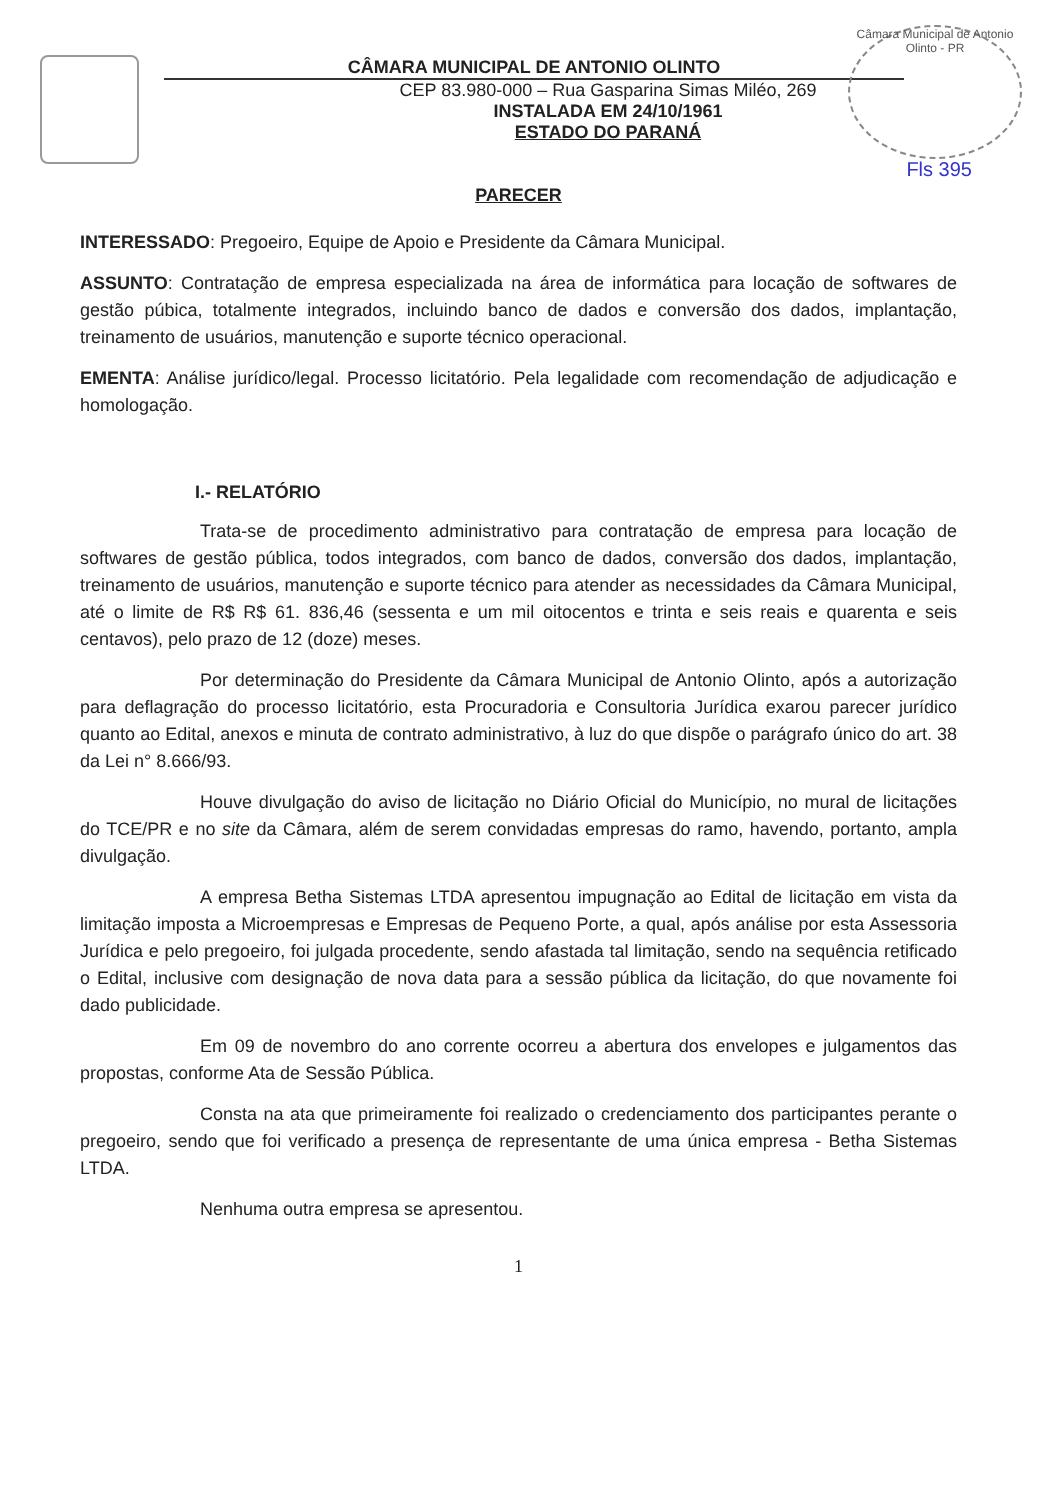Câmara Municipal de Antonio Olinto - PR
Fls 395
CÂMARA MUNICIPAL DE ANTONIO OLINTO
CEP 83.980-000 – Rua Gasparina Simas Miléo, 269
INSTALADA EM 24/10/1961
ESTADO DO PARANÁ
PARECER
INTERESSADO: Pregoeiro, Equipe de Apoio e Presidente da Câmara Municipal.
ASSUNTO: Contratação de empresa especializada na área de informática para locação de softwares de gestão púbica, totalmente integrados, incluindo banco de dados e conversão dos dados, implantação, treinamento de usuários, manutenção e suporte técnico operacional.
EMENTA: Análise jurídico/legal. Processo licitatório. Pela legalidade com recomendação de adjudicação e homologação.
I.- RELATÓRIO
Trata-se de procedimento administrativo para contratação de empresa para locação de softwares de gestão pública, todos integrados, com banco de dados, conversão dos dados, implantação, treinamento de usuários, manutenção e suporte técnico para atender as necessidades da Câmara Municipal, até o limite de R$ R$ 61. 836,46 (sessenta e um mil oitocentos e trinta e seis reais e quarenta e seis centavos), pelo prazo de 12 (doze) meses.
Por determinação do Presidente da Câmara Municipal de Antonio Olinto, após a autorização para deflagração do processo licitatório, esta Procuradoria e Consultoria Jurídica exarou parecer jurídico quanto ao Edital, anexos e minuta de contrato administrativo, à luz do que dispõe o parágrafo único do art. 38 da Lei n° 8.666/93.
Houve divulgação do aviso de licitação no Diário Oficial do Município, no mural de licitações do TCE/PR e no site da Câmara, além de serem convidadas empresas do ramo, havendo, portanto, ampla divulgação.
A empresa Betha Sistemas LTDA apresentou impugnação ao Edital de licitação em vista da limitação imposta a Microempresas e Empresas de Pequeno Porte, a qual, após análise por esta Assessoria Jurídica e pelo pregoeiro, foi julgada procedente, sendo afastada tal limitação, sendo na sequência retificado o Edital, inclusive com designação de nova data para a sessão pública da licitação, do que novamente foi dado publicidade.
Em 09 de novembro do ano corrente ocorreu a abertura dos envelopes e julgamentos das propostas, conforme Ata de Sessão Pública.
Consta na ata que primeiramente foi realizado o credenciamento dos participantes perante o pregoeiro, sendo que foi verificado a presença de representante de uma única empresa - Betha Sistemas LTDA.
Nenhuma outra empresa se apresentou.
1